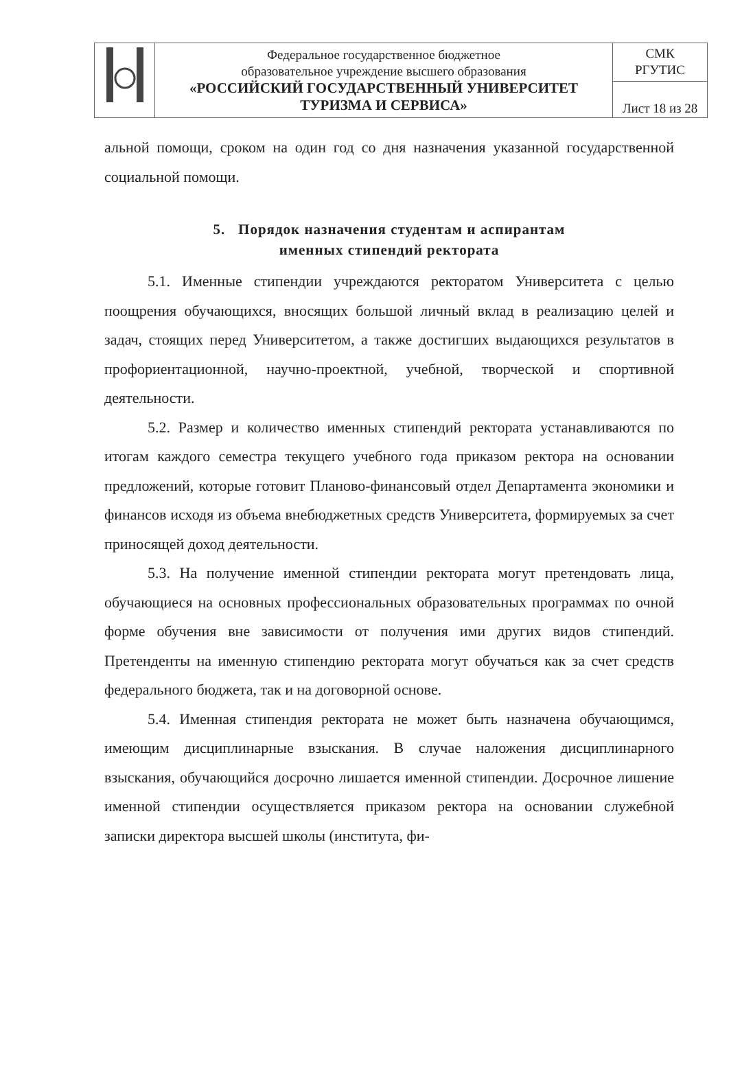| | Федеральное государственное бюджетное образовательное учреждение высшего образования «РОССИЙСКИЙ ГОСУДАРСТВЕННЫЙ УНИВЕРСИТЕТ ТУРИЗМА И СЕРВИСА» | СМК РГУТИС |
| | | Лист 18 из 28 |
альной помощи, сроком на один год со дня назначения указанной государственной социальной помощи.
5. Порядок назначения студентам и аспирантам
именных стипендий ректората
5.1. Именные стипендии учреждаются ректоратом Университета с целью поощрения обучающихся, вносящих большой личный вклад в реализацию целей и задач, стоящих перед Университетом, а также достигших выдающихся результатов в профориентационной, научно-проектной, учебной, творческой и спортивной деятельности.
5.2. Размер и количество именных стипендий ректората устанавливаются по итогам каждого семестра текущего учебного года приказом ректора на основании предложений, которые готовит Планово-финансовый отдел Департамента экономики и финансов исходя из объема внебюджетных средств Университета, формируемых за счет приносящей доход деятельности.
5.3. На получение именной стипендии ректората могут претендовать лица, обучающиеся на основных профессиональных образовательных программах по очной форме обучения вне зависимости от получения ими других видов стипендий. Претенденты на именную стипендию ректората могут обучаться как за счет средств федерального бюджета, так и на договорной основе.
5.4. Именная стипендия ректората не может быть назначена обучающимся, имеющим дисциплинарные взыскания. В случае наложения дисциплинарного взыскания, обучающийся досрочно лишается именной стипендии. Досрочное лишение именной стипендии осуществляется приказом ректора на основании служебной записки директора высшей школы (института, фи-